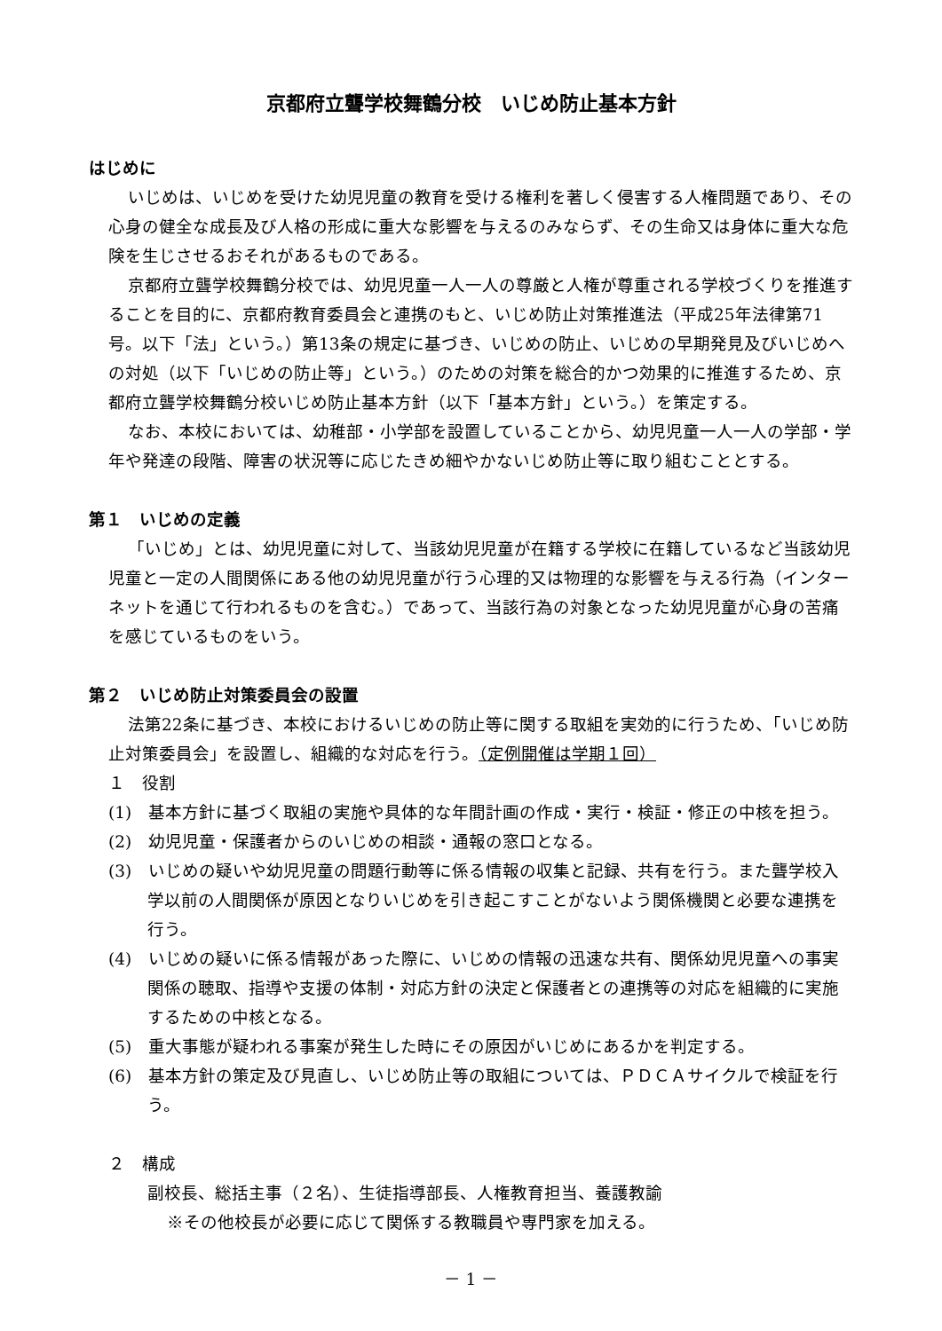京都府立聾学校舞鶴分校　いじめ防止基本方針
はじめに
いじめは、いじめを受けた幼児児童の教育を受ける権利を著しく侵害する人権問題であり、その心身の健全な成長及び人格の形成に重大な影響を与えるのみならず、その生命又は身体に重大な危険を生じさせるおそれがあるものである。
京都府立聾学校舞鶴分校では、幼児児童一人一人の尊厳と人権が尊重される学校づくりを推進することを目的に、京都府教育委員会と連携のもと、いじめ防止対策推進法（平成25年法律第71号。以下「法」という。）第13条の規定に基づき、いじめの防止、いじめの早期発見及びいじめへの対処（以下「いじめの防止等」という。）のための対策を総合的かつ効果的に推進するため、京都府立聾学校舞鶴分校いじめ防止基本方針（以下「基本方針」という。）を策定する。
なお、本校においては、幼稚部・小学部を設置していることから、幼児児童一人一人の学部・学年や発達の段階、障害の状況等に応じたきめ細やかないじめ防止等に取り組むこととする。
第１　いじめの定義
「いじめ」とは、幼児児童に対して、当該幼児児童が在籍する学校に在籍しているなど当該幼児児童と一定の人間関係にある他の幼児児童が行う心理的又は物理的な影響を与える行為（インターネットを通じて行われるものを含む。）であって、当該行為の対象となった幼児児童が心身の苦痛を感じているものをいう。
第２　いじめ防止対策委員会の設置
法第22条に基づき、本校におけるいじめの防止等に関する取組を実効的に行うため、「いじめ防止対策委員会」を設置し、組織的な対応を行う。（定例開催は学期１回）
１　役割
(1)　基本方針に基づく取組の実施や具体的な年間計画の作成・実行・検証・修正の中核を担う。
(2)　幼児児童・保護者からのいじめの相談・通報の窓口となる。
(3)　いじめの疑いや幼児児童の問題行動等に係る情報の収集と記録、共有を行う。また聾学校入学以前の人間関係が原因となりいじめを引き起こすことがないよう関係機関と必要な連携を行う。
(4)　いじめの疑いに係る情報があった際に、いじめの情報の迅速な共有、関係幼児児童への事実関係の聴取、指導や支援の体制・対応方針の決定と保護者との連携等の対応を組織的に実施するための中核となる。
(5)　重大事態が疑われる事案が発生した時にその原因がいじめにあるかを判定する。
(6)　基本方針の策定及び見直し、いじめ防止等の取組については、ＰＤＣＡサイクルで検証を行う。
２　構成
副校長、総括主事（２名）、生徒指導部長、人権教育担当、養護教諭
※その他校長が必要に応じて関係する教職員や専門家を加える。
－ 1 －